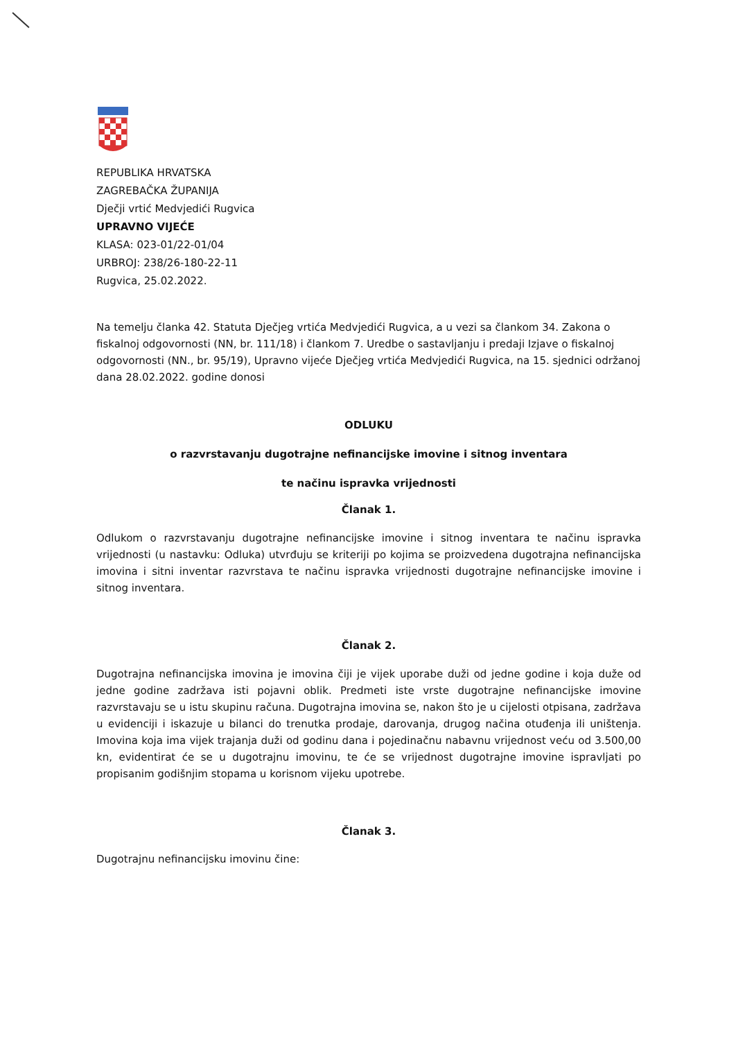REPUBLIKA HRVATSKA
ZAGREBAČKA ŽUPANIJA
Dječji vrtić Medvjedići Rugvica
UPRAVNO VIJEĆE
KLASA: 023-01/22-01/04
URBROJ: 238/26-180-22-11
Rugvica, 25.02.2022.
Na temelju članka 42. Statuta Dječjeg vrtića Medvjedići Rugvica, a u vezi sa člankom 34. Zakona o fiskalnoj odgovornosti (NN, br. 111/18) i člankom 7. Uredbe o sastavljanju i predaji Izjave o fiskalnoj odgovornosti (NN., br. 95/19), Upravno vijeće Dječjeg vrtića Medvjedići Rugvica, na 15. sjednici održanoj dana 28.02.2022. godine donosi
ODLUKU
o razvrstavanju dugotrajne nefinancijske imovine i sitnog inventara
te načinu ispravka vrijednosti
Članak 1.
Odlukom o razvrstavanju dugotrajne nefinancijske imovine i sitnog inventara te načinu ispravka vrijednosti (u nastavku: Odluka) utvrđuju se kriteriji po kojima se proizvedena dugotrajna nefinancijska imovina i sitni inventar razvrstava te načinu ispravka vrijednosti dugotrajne nefinancijske imovine i sitnog inventara.
Članak 2.
Dugotrajna nefinancijska imovina je imovina čiji je vijek uporabe duži od jedne godine i koja duže od jedne godine zadržava isti pojavni oblik. Predmeti iste vrste dugotrajne nefinancijske imovine razvrstavaju se u istu skupinu računa. Dugotrajna imovina se, nakon što je u cijelosti otpisana, zadržava u evidenciji i iskazuje u bilanci do trenutka prodaje, darovanja, drugog načina otuđenja ili uništenja. Imovina koja ima vijek trajanja duži od godinu dana i pojedinačnu nabavnu vrijednost veću od 3.500,00 kn, evidentirat će se u dugotrajnu imovinu, te će se vrijednost dugotrajne imovine ispravljati po propisanim godišnjim stopama u korisnom vijeku upotrebe.
Članak 3.
Dugotrajnu nefinancijsku imovinu čine: